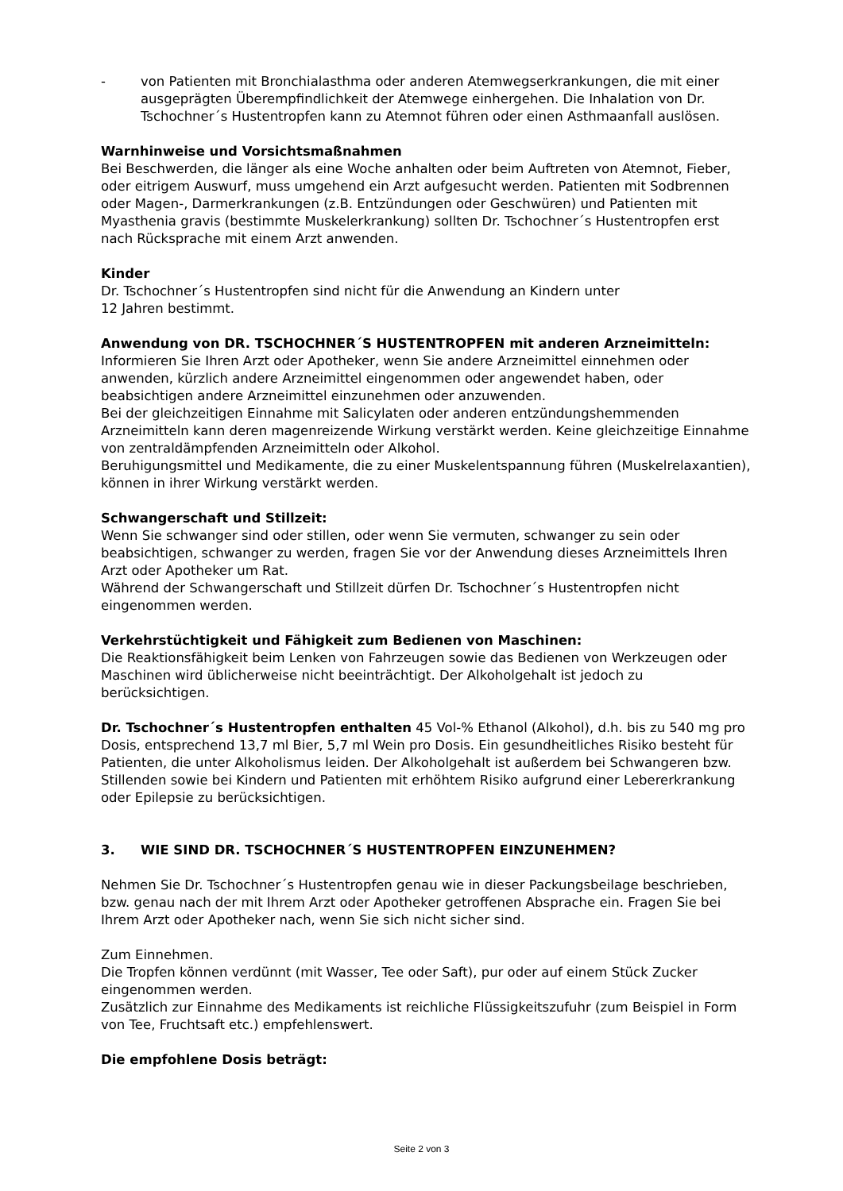- von Patienten mit Bronchialasthma oder anderen Atemwegserkrankungen, die mit einer ausgeprägten Überempfindlichkeit der Atemwege einhergehen. Die Inhalation von Dr. Tschochner´s Hustentropfen kann zu Atemnot führen oder einen Asthmaanfall auslösen.
Warnhinweise und Vorsichtsmaßnahmen
Bei Beschwerden, die länger als eine Woche anhalten oder beim Auftreten von Atemnot, Fieber, oder eitrigem Auswurf, muss umgehend ein Arzt aufgesucht werden. Patienten mit Sodbrennen oder Magen-, Darmerkrankungen (z.B. Entzündungen oder Geschwüren) und Patienten mit Myasthenia gravis (bestimmte Muskelerkrankung) sollten Dr. Tschochner´s Hustentropfen erst nach Rücksprache mit einem Arzt anwenden.
Kinder
Dr. Tschochner´s Hustentropfen sind nicht für die Anwendung an Kindern unter
12 Jahren bestimmt.
Anwendung von DR. TSCHOCHNER´S HUSTENTROPFEN mit anderen Arzneimitteln:
Informieren Sie Ihren Arzt oder Apotheker, wenn Sie andere Arzneimittel einnehmen oder anwenden, kürzlich andere Arzneimittel eingenommen oder angewendet haben, oder beabsichtigen andere Arzneimittel einzunehmen oder anzuwenden.
Bei der gleichzeitigen Einnahme mit Salicylaten oder anderen entzündungshemmenden Arzneimitteln kann deren magenreizende Wirkung verstärkt werden. Keine gleichzeitige Einnahme von zentraldämpfenden Arzneimitteln oder Alkohol.
Beruhigungsmittel und Medikamente, die zu einer Muskelentspannung führen (Muskelrelaxantien), können in ihrer Wirkung verstärkt werden.
Schwangerschaft und Stillzeit:
Wenn Sie schwanger sind oder stillen, oder wenn Sie vermuten, schwanger zu sein oder beabsichtigen, schwanger zu werden, fragen Sie vor der Anwendung dieses Arzneimittels Ihren Arzt oder Apotheker um Rat.
Während der Schwangerschaft und Stillzeit dürfen Dr. Tschochner´s Hustentropfen nicht eingenommen werden.
Verkehrstüchtigkeit und Fähigkeit zum Bedienen von Maschinen:
Die Reaktionsfähigkeit beim Lenken von Fahrzeugen sowie das Bedienen von Werkzeugen oder Maschinen wird üblicherweise nicht beeinträchtigt. Der Alkoholgehalt ist jedoch zu berücksichtigen.
Dr. Tschochner´s Hustentropfen enthalten 45 Vol-% Ethanol (Alkohol), d.h. bis zu 540 mg pro Dosis, entsprechend 13,7 ml Bier, 5,7 ml Wein pro Dosis. Ein gesundheitliches Risiko besteht für Patienten, die unter Alkoholismus leiden. Der Alkoholgehalt ist außerdem bei Schwangeren bzw. Stillenden sowie bei Kindern und Patienten mit erhöhtem Risiko aufgrund einer Lebererkrankung oder Epilepsie zu berücksichtigen.
3. WIE SIND DR. TSCHOCHNER´S HUSTENTROPFEN EINZUNEHMEN?
Nehmen Sie Dr. Tschochner´s Hustentropfen genau wie in dieser Packungsbeilage beschrieben, bzw. genau nach der mit Ihrem Arzt oder Apotheker getroffenen Absprache ein. Fragen Sie bei Ihrem Arzt oder Apotheker nach, wenn Sie sich nicht sicher sind.
Zum Einnehmen.
Die Tropfen können verdünnt (mit Wasser, Tee oder Saft), pur oder auf einem Stück Zucker eingenommen werden.
Zusätzlich zur Einnahme des Medikaments ist reichliche Flüssigkeitszufuhr (zum Beispiel in Form von Tee, Fruchtsaft etc.) empfehlenswert.
Die empfohlene Dosis beträgt:
Seite 2 von 3